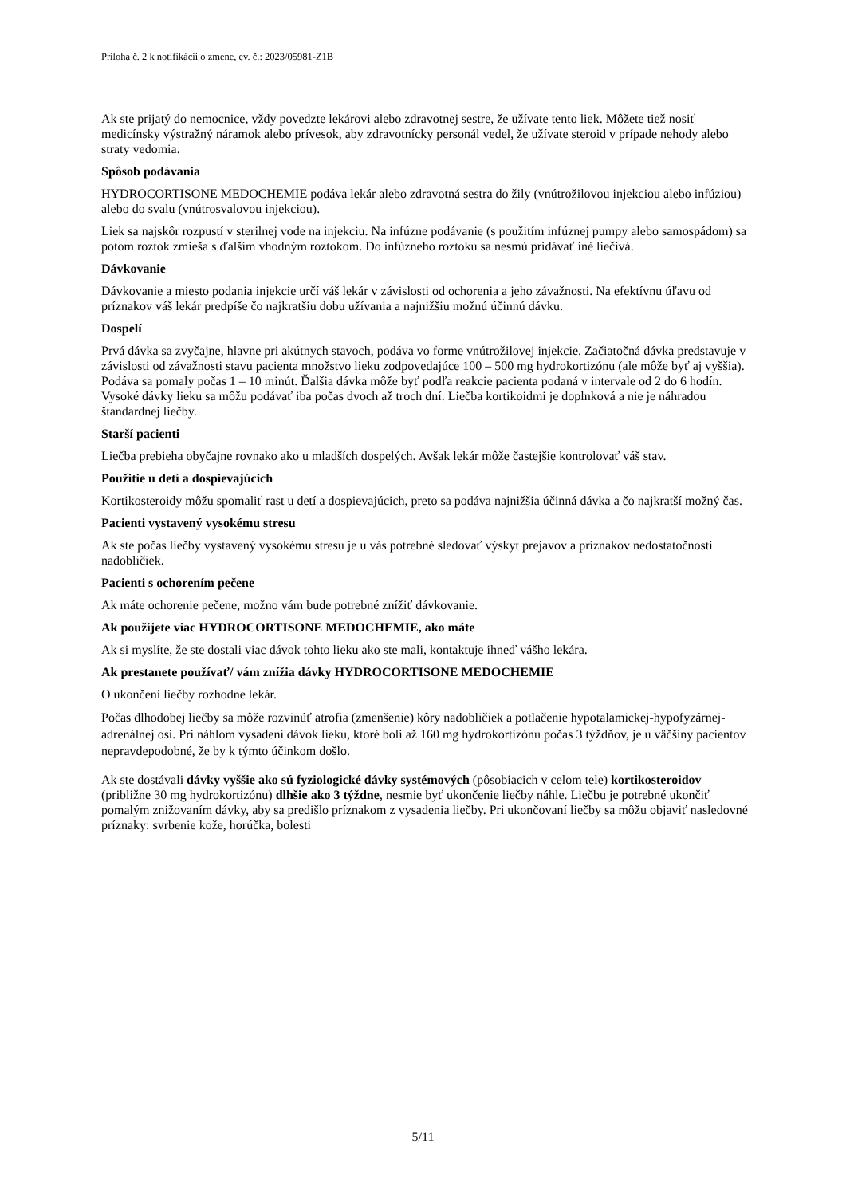Príloha č. 2 k notifikácii o zmene, ev. č.: 2023/05981-Z1B
Ak ste prijatý do nemocnice, vždy povedzte lekárovi alebo zdravotnej sestre, že užívate tento liek. Môžete tiež nosiť medicínsky výstražný náramok alebo prívesok, aby zdravotnícky personál vedel, že užívate steroid v prípade nehody alebo straty vedomia.
Spôsob podávania
HYDROCORTISONE MEDOCHEMIE podáva lekár alebo zdravotná sestra do žily (vnútrožilovou injekciou alebo infúziou) alebo do svalu (vnútrosvalovou injekciou).
Liek sa najskôr rozpustí v sterilnej vode na injekciu. Na infúzne podávanie (s použitím infúznej pumpy alebo samospádom) sa potom roztok zmieša s ďalším vhodným roztokom. Do infúzneho roztoku sa nesmú pridávať iné liečivá.
Dávkovanie
Dávkovanie a miesto podania injekcie určí váš lekár v závislosti od ochorenia a jeho závažnosti. Na efektívnu úľavu od príznakov váš lekár predpíše čo najkratšiu dobu užívania a najnižšiu možnú účinnú dávku.
Dospelí
Prvá dávka sa zvyčajne, hlavne pri akútnych stavoch, podáva vo forme vnútrožilovej injekcie. Začiatočná dávka predstavuje v závislosti od závažnosti stavu pacienta množstvo lieku zodpovedajúce 100 – 500 mg hydrokortizónu (ale môže byť aj vyššia). Podáva sa pomaly počas 1 – 10 minút. Ďalšia dávka môže byť podľa reakcie pacienta podaná v intervale od 2 do 6 hodín. Vysoké dávky lieku sa môžu podávať iba počas dvoch až troch dní. Liečba kortikoidmi je doplnková a nie je náhradou štandardnej liečby.
Starší pacienti
Liečba prebieha obyčajne rovnako ako u mladších dospelých. Avšak lekár môže častejšie kontrolovať váš stav.
Použitie u detí a dospievajúcich
Kortikosteroidy môžu spomaliť rast u detí a dospievajúcich, preto sa podáva najnižšia účinná dávka a čo najkratší možný čas.
Pacienti vystavený vysokému stresu
Ak ste počas liečby vystavený vysokému stresu je u vás potrebné sledovať výskyt prejavov a príznakov nedostatočnosti nadobličiek.
Pacienti s ochorením pečene
Ak máte ochorenie pečene, možno vám bude potrebné znížiť dávkovanie.
Ak použijete viac HYDROCORTISONE MEDOCHEMIE, ako máte
Ak si myslíte, že ste dostali viac dávok tohto lieku ako ste mali, kontaktuje ihneď vášho lekára.
Ak prestanete používať/ vám znížia dávky HYDROCORTISONE MEDOCHEMIE
O ukončení liečby rozhodne lekár.
Počas dlhodobej liečby sa môže rozvinúť atrofia (zmenšenie) kôry nadobličiek a potlačenie hypotalamickej-hypofyzárnej-adrenálnej osi. Pri náhlom vysadení dávok lieku, ktoré boli až 160 mg hydrokortizónu počas 3 týždňov, je u väčšiny pacientov nepravdepodobné, že by k týmto účinkom došlo.
Ak ste dostávali dávky vyššie ako sú fyziologické dávky systémových (pôsobiacich v celom tele) kortikosteroidov (približne 30 mg hydrokortizónu) dlhšie ako 3 týždne, nesmie byť ukončenie liečby náhle. Liečbu je potrebné ukončiť pomalým znižovaním dávky, aby sa predišlo príznakom z vysadenia liečby. Pri ukončovaní liečby sa môžu objaviť nasledovné príznaky: svrbenie kože, horúčka, bolesti
5/11